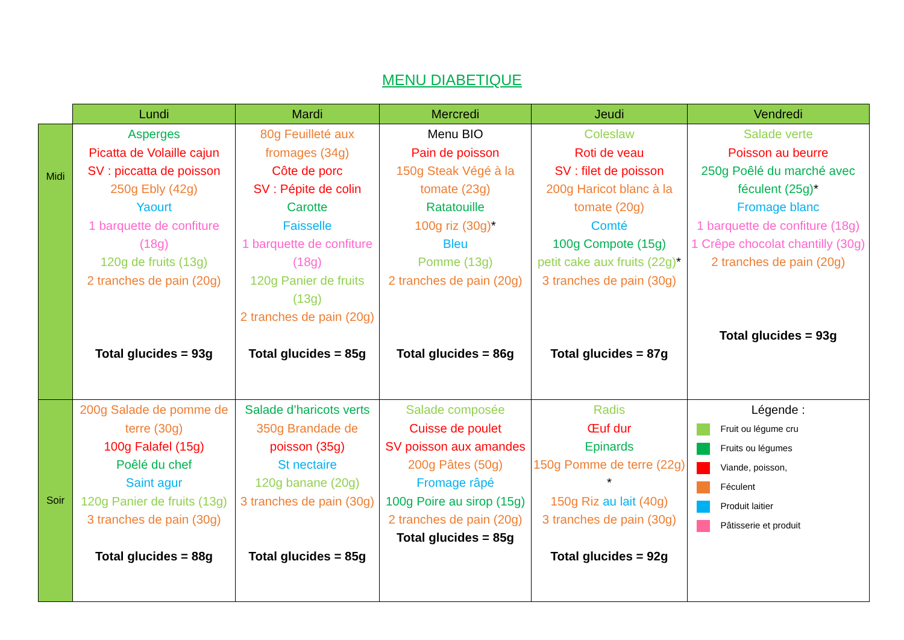MENU DIABETIQUE
| | Lundi | Mardi | Mercredi | Jeudi | Vendredi |
| --- | --- | --- | --- | --- | --- |
| Midi | Asperges Picatta de Volaille cajun SV : piccatta de poisson 250g Ebly (42g) Yaourt 1 barquette de confiture (18g) 120g de fruits (13g) 2 tranches de pain (20g) Total glucides = 93g | 80g Feuilleté aux fromages (34g) Côte de porc SV : Pépite de colin Carotte Faisselle 1 barquette de confiture (18g) 120g Panier de fruits (13g) 2 tranches de pain (20g) Total glucides = 85g | Menu BIO Pain de poisson 150g Steak Végé à la tomate (23g) Ratatouille 100g riz (30g) * Bleu Pomme (13g) 2 tranches de pain (20g) Total glucides = 86g | Coleslaw Roti de veau SV : filet de poisson 200g Haricot blanc à la tomate (20g) Comté 100g Compote (15g) petit cake aux fruits (22g) * 3 tranches de pain (30g) Total glucides = 87g | Salade verte Poisson au beurre 250g Poêlé du marché avec féculent (25g) * Fromage blanc 1 barquette de confiture (18g) 1 Crêpe chocolat chantilly (30g) 2 tranches de pain (20g) Total glucides = 93g |
| Soir | 200g Salade de pomme de terre (30g) 100g Falafel (15g) Poêlé du chef Saint agur 120g Panier de fruits (13g) 3 tranches de pain (30g) Total glucides = 88g | Salade d’haricots verts 350g Brandade de poisson (35g) St nectaire 120g banane (20g) 3 tranches de pain (30g) Total glucides = 85g | Salade composée Cuisse de poulet SV poisson aux amandes 200g Pâtes (50g) Fromage râpé 100g Poire au sirop (15g) 2 tranches de pain (20g) Total glucides = 85g | Radis Œuf dur Epinards 150g Pomme de terre (22g) * 150g Riz au lait (40g) 3 tranches de pain (30g) Total glucides = 92g | Légende : Fruit ou légume cru Fruits ou légumes Viande, poisson, Féculent Produit laitier Pâtisserie et produit |